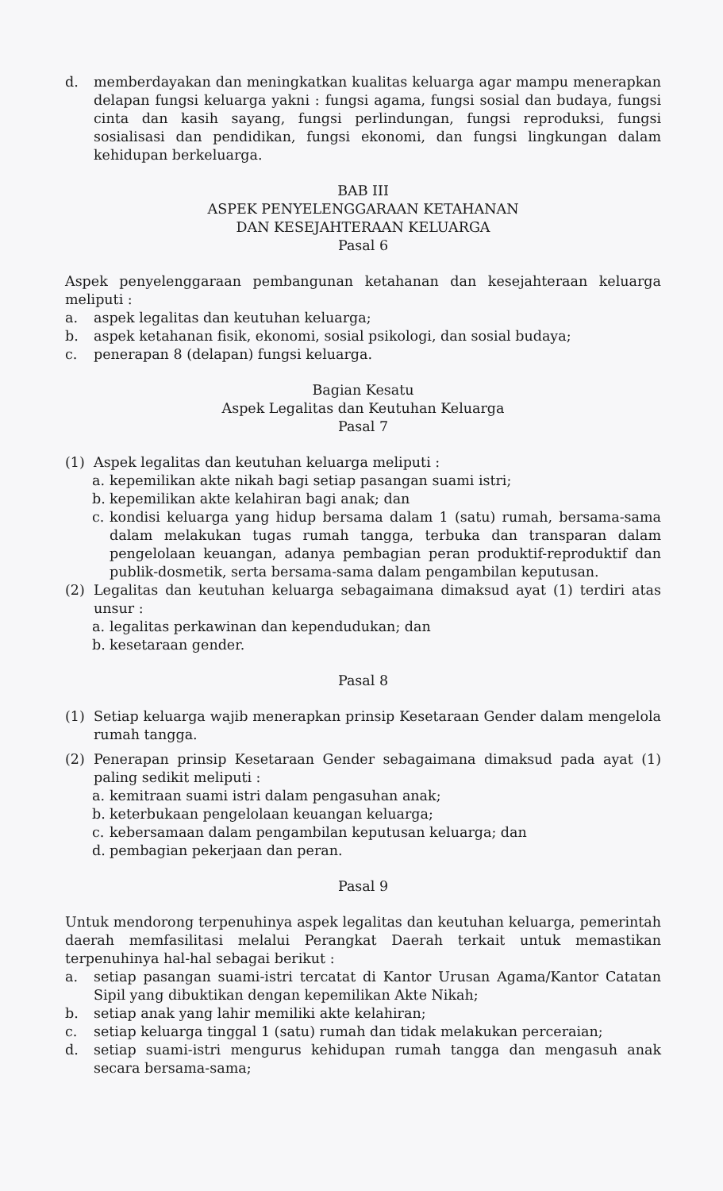d. memberdayakan dan meningkatkan kualitas keluarga agar mampu menerapkan delapan fungsi keluarga yakni : fungsi agama, fungsi sosial dan budaya, fungsi cinta dan kasih sayang, fungsi perlindungan, fungsi reproduksi, fungsi sosialisasi dan pendidikan, fungsi ekonomi, dan fungsi lingkungan dalam kehidupan berkeluarga.
BAB III
ASPEK PENYELENGGARAAN KETAHANAN
DAN KESEJAHTERAAN KELUARGA
Pasal 6
Aspek penyelenggaraan pembangunan ketahanan dan kesejahteraan keluarga meliputi :
a. aspek legalitas dan keutuhan keluarga;
b. aspek ketahanan fisik, ekonomi, sosial psikologi, dan sosial budaya;
c. penerapan 8 (delapan) fungsi keluarga.
Bagian Kesatu
Aspek Legalitas dan Keutuhan Keluarga
Pasal 7
(1) Aspek legalitas dan keutuhan keluarga meliputi :
a. kepemilikan akte nikah bagi setiap pasangan suami istri;
b. kepemilikan akte kelahiran bagi anak; dan
c. kondisi keluarga yang hidup bersama dalam 1 (satu) rumah, bersama-sama dalam melakukan tugas rumah tangga, terbuka dan transparan dalam pengelolaan keuangan, adanya pembagian peran produktif-reproduktif dan publik-dosmetik, serta bersama-sama dalam pengambilan keputusan.
(2) Legalitas dan keutuhan keluarga sebagaimana dimaksud ayat (1) terdiri atas unsur :
a. legalitas perkawinan dan kependudukan; dan
b. kesetaraan gender.
Pasal 8
(1) Setiap keluarga wajib menerapkan prinsip Kesetaraan Gender dalam mengelola rumah tangga.
(2) Penerapan prinsip Kesetaraan Gender sebagaimana dimaksud pada ayat (1) paling sedikit meliputi :
a. kemitraan suami istri dalam pengasuhan anak;
b. keterbukaan pengelolaan keuangan keluarga;
c. kebersamaan dalam pengambilan keputusan keluarga; dan
d. pembagian pekerjaan dan peran.
Pasal 9
Untuk mendorong terpenuhinya aspek legalitas dan keutuhan keluarga, pemerintah daerah memfasilitasi melalui Perangkat Daerah terkait untuk memastikan terpenuhinya hal-hal sebagai berikut :
a. setiap pasangan suami-istri tercatat di Kantor Urusan Agama/Kantor Catatan Sipil yang dibuktikan dengan kepemilikan Akte Nikah;
b. setiap anak yang lahir memiliki akte kelahiran;
c. setiap keluarga tinggal 1 (satu) rumah dan tidak melakukan perceraian;
d. setiap suami-istri mengurus kehidupan rumah tangga dan mengasuh anak secara bersama-sama;